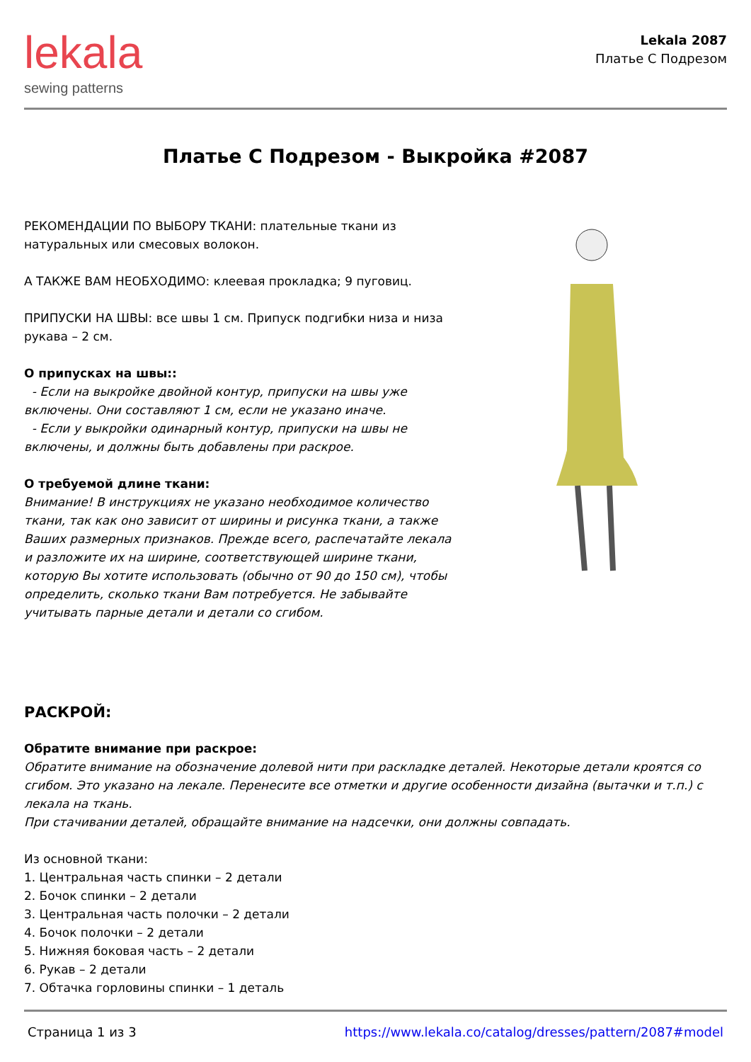lekala
sewing patterns
Lekala 2087
Платье С Подрезом
Платье С Подрезом - Выкройка #2087
РЕКОМЕНДАЦИИ ПО ВЫБОРУ ТКАНИ: плательные ткани из натуральных или смесовых волокон.
А ТАКЖЕ ВАМ НЕОБХОДИМО: клеевая прокладка; 9 пуговиц.
ПРИПУСКИ НА ШВЫ: все швы 1 см. Припуск подгибки низа и низа рукава – 2 см.
О припусках на швы::
- Если на выкройке двойной контур, припуски на швы уже включены. Они составляют 1 см, если не указано иначе.
- Если у выкройки одинарный контур, припуски на швы не включены, и должны быть добавлены при раскрое.
О требуемой длине ткани:
Внимание! В инструкциях не указано необходимое количество ткани, так как оно зависит от ширины и рисунка ткани, а также Ваших размерных признаков. Прежде всего, распечатайте лекала и разложите их на ширине, соответствующей ширине ткани, которую Вы хотите использовать (обычно от 90 до 150 см), чтобы определить, сколько ткани Вам потребуется. Не забывайте учитывать парные детали и детали со сгибом.
РАСКРОЙ:
Обратите внимание при раскрое:
Обратите внимание на обозначение долевой нити при раскладке деталей. Некоторые детали кроятся со сгибом. Это указано на лекале. Перенесите все отметки и другие особенности дизайна (вытачки и т.п.) с лекала на ткань.
При стачивании деталей, обращайте внимание на надсечки, они должны совпадать.
Из основной ткани:
1. Центральная часть спинки – 2 детали
2. Бочок спинки – 2 детали
3. Центральная часть полочки – 2 детали
4. Бочок полочки – 2 детали
5. Нижняя боковая часть – 2 детали
6. Рукав – 2 детали
7. Обтачка горловины спинки – 1 деталь
Страница 1 из 3 https://www.lekala.co/catalog/dresses/pattern/2087#model